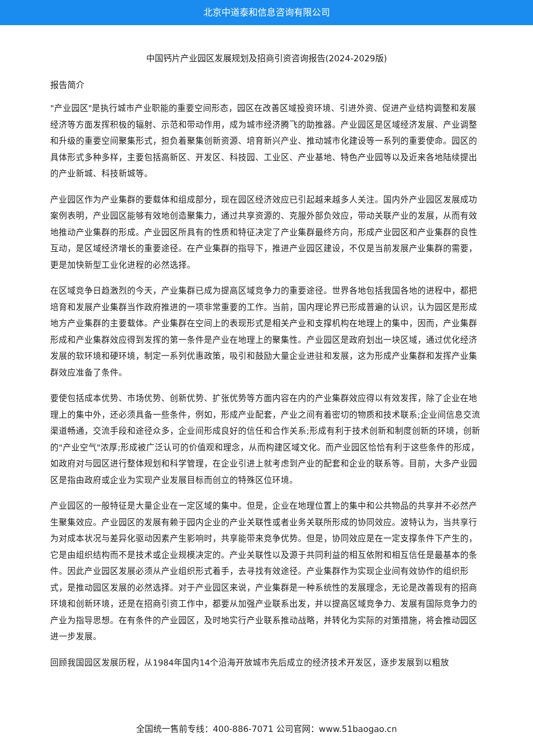北京中道泰和信息咨询有限公司
中国钙片产业园区发展规划及招商引资咨询报告(2024-2029版)
报告简介
"产业园区"是执行城市产业职能的重要空间形态，园区在改善区域投资环境、引进外资、促进产业结构调整和发展经济等方面发挥积极的辐射、示范和带动作用，成为城市经济腾飞的助推器。产业园区是区域经济发展、产业调整和升级的重要空间聚集形式，担负着聚集创新资源、培育新兴产业、推动城市化建设等一系列的重要使命。园区的具体形式多种多样，主要包括高新区、开发区、科技园、工业区、产业基地、特色产业园等以及近来各地陆续提出的产业新城、科技新城等。
产业园区作为产业集群的要载体和组成部分，现在园区经济效应已引起越来越多人关注。国内外产业园区发展成功案例表明，产业园区能够有效地创造聚集力，通过共享资源的、克服外部负效应，带动关联产业的发展，从而有效地推动产业集群的形成。产业园区所具有的性质和特征决定了产业集群最终方向，形成产业园区和产业集群的良性互动，是区域经济增长的重要途径。在产业集群的指导下，推进产业园区建设，不仅是当前发展产业集群的需要，更是加快新型工业化进程的必然选择。
在区域竞争日趋激烈的今天，产业集群已成为提高区域竞争力的重要途径。世界各地包括我国各地的进程中，都把培育和发展产业集群当作政府推进的一项非常重要的工作。当前，国内理论界已形成普遍的认识，认为园区是形成地方产业集群的主要载体。产业集群在空间上的表现形式是相关产业和支撑机构在地理上的集中，因而，产业集群形成和产业集群效应得到发挥的第一条件是产业在地理上的聚集性。产业园区是政府划出一块区域，通过优化经济发展的软环境和硬环境，制定一系列优惠政策，吸引和鼓励大量企业进驻和发展，这为形成产业集群和发挥产业集群效应准备了条件。
要使包括成本优势、市场优势、创新优势、扩张优势等方面内容在内的产业集群效应得以有效发挥，除了企业在地理上的集中外，还必须具备一些条件，例如，形成产业配套，产业之间有着密切的物质和技术联系;企业间信息交流渠道畅通，交流手段和途径众多，企业间形成良好的信任和合作关系;形成有利于技术创新和制度创新的环境，创新的"产业空气"浓厚;形成被广泛认可的价值观和理念，从而构建区域文化。而产业园区恰恰有利于这些条件的形成，如政府对与园区进行整体规划和科学管理，在企业引进上就考虑到产业的配套和企业的联系等。目前，大多产业园区是指由政府或企业为实现产业发展目标而创立的特殊区位环境。
产业园区的一般特征是大量企业在一定区域的集中。但是，企业在地理位置上的集中和公共物品的共享并不必然产生聚集效应。产业园区的发展有赖于园内企业的产业关联性或者业务关联所形成的协同效应。波特认为，当共享行为对成本状况与差异化驱动因素产生影响时，共享能带来竞争优势。但是，协同效应是在一定支撑条件下产生的，它是由组织结构而不是技术或企业规模决定的。产业关联性以及源于共同利益的相互依附和相互信任是最基本的条件。因此产业园区发展必须从产业组织形式着手，去寻找有效途径。产业集群作为实现企业间有效协作的组织形式，是推动园区发展的必然选择。对于产业园区来说，产业集群是一种系统性的发展理念，无论是改善现有的招商环境和创新环境，还是在招商引资工作中，都要从加强产业联系出发，并以提高区域竞争力、发展有国际竞争力的产业为指导思想。在有条件的产业园区，及时地实行产业联系推动战略，并转化为实际的对策措施，将会推动园区进一步发展。
回顾我国园区发展历程，从1984年国内14个沿海开放城市先后成立的经济技术开发区，逐步发展到以粗放
全国统一售前专线：400-886-7071 公司官网：www.51baogao.cn